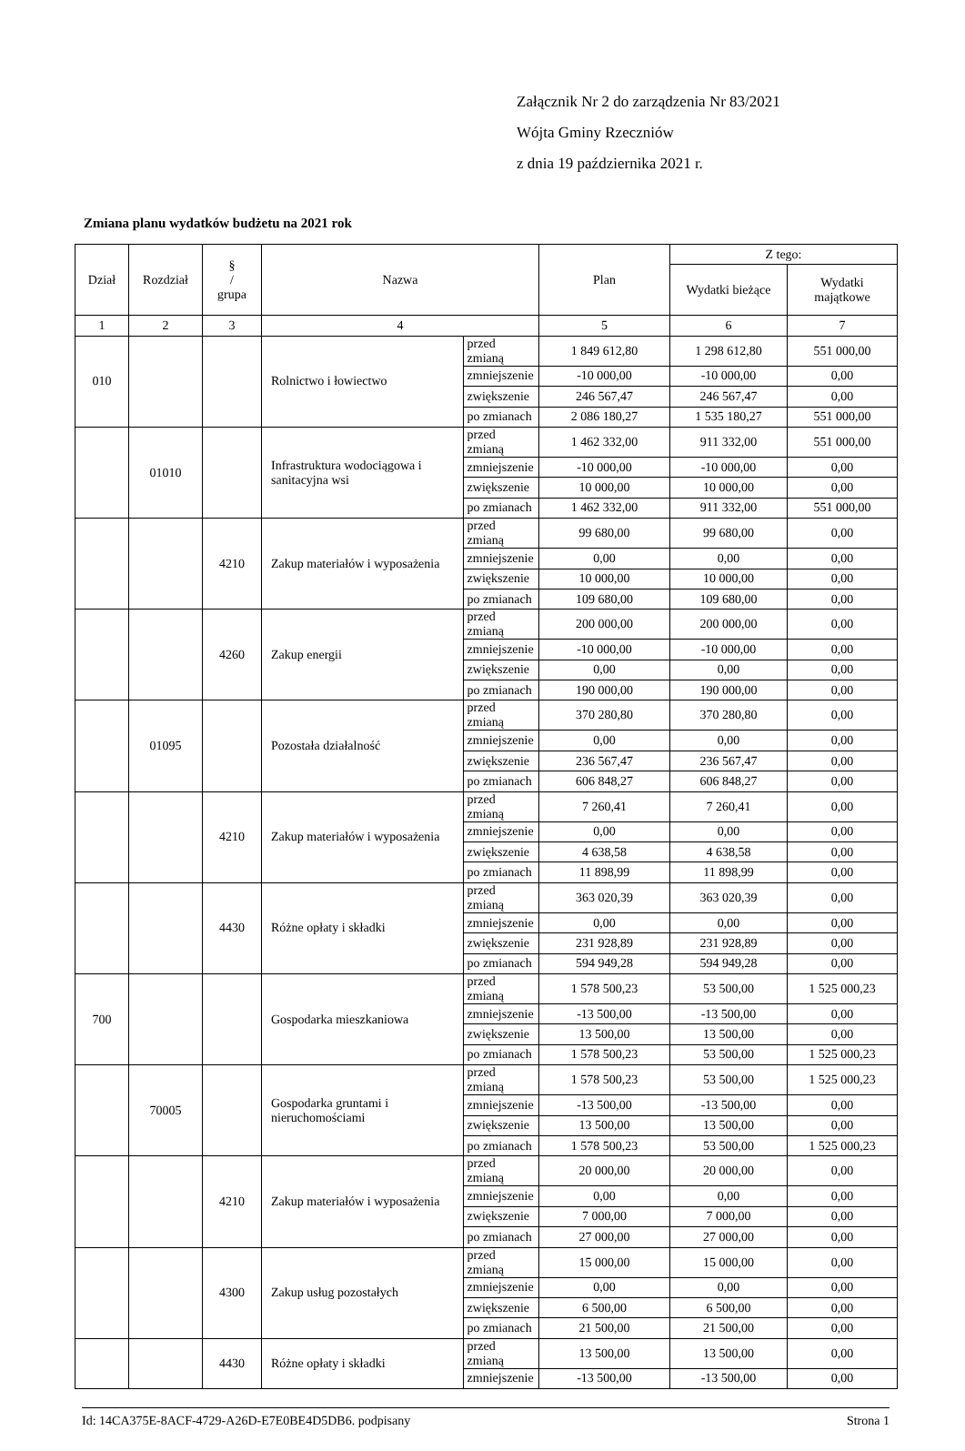Załącznik Nr 2 do zarządzenia Nr 83/2021
Wójta Gminy Rzeczniów
z dnia 19 października 2021 r.
Zmiana planu wydatków budżetu na 2021 rok
| Dział | Rozdział | § / grupa | Nazwa | | Plan | Z tego: | |
| --- | --- | --- | --- | --- | --- | --- | --- |
| | | | | | | Wydatki bieżące | Wydatki majątkowe |
| 1 | 2 | 3 | 4 | | 5 | 6 | 7 |
| 010 | | | Rolnictwo i łowiectwo | przed zmianą | 1 849 612,80 | 1 298 612,80 | 551 000,00 |
| | | | | zmniejszenie | -10 000,00 | -10 000,00 | 0,00 |
| | | | | zwiększenie | 246 567,47 | 246 567,47 | 0,00 |
| | | | | po zmianach | 2 086 180,27 | 1 535 180,27 | 551 000,00 |
| | 01010 | | Infrastruktura wodociągowa i sanitacyjna wsi | przed zmianą | 1 462 332,00 | 911 332,00 | 551 000,00 |
| | | | | zmniejszenie | -10 000,00 | -10 000,00 | 0,00 |
| | | | | zwiększenie | 10 000,00 | 10 000,00 | 0,00 |
| | | | | po zmianach | 1 462 332,00 | 911 332,00 | 551 000,00 |
| | | 4210 | Zakup materiałów i wyposażenia | przed zmianą | 99 680,00 | 99 680,00 | 0,00 |
| | | | | zmniejszenie | 0,00 | 0,00 | 0,00 |
| | | | | zwiększenie | 10 000,00 | 10 000,00 | 0,00 |
| | | | | po zmianach | 109 680,00 | 109 680,00 | 0,00 |
| | | 4260 | Zakup energii | przed zmianą | 200 000,00 | 200 000,00 | 0,00 |
| | | | | zmniejszenie | -10 000,00 | -10 000,00 | 0,00 |
| | | | | zwiększenie | 0,00 | 0,00 | 0,00 |
| | | | | po zmianach | 190 000,00 | 190 000,00 | 0,00 |
| | 01095 | | Pozostała działalność | przed zmianą | 370 280,80 | 370 280,80 | 0,00 |
| | | | | zmniejszenie | 0,00 | 0,00 | 0,00 |
| | | | | zwiększenie | 236 567,47 | 236 567,47 | 0,00 |
| | | | | po zmianach | 606 848,27 | 606 848,27 | 0,00 |
| | | 4210 | Zakup materiałów i wyposażenia | przed zmianą | 7 260,41 | 7 260,41 | 0,00 |
| | | | | zmniejszenie | 0,00 | 0,00 | 0,00 |
| | | | | zwiększenie | 4 638,58 | 4 638,58 | 0,00 |
| | | | | po zmianach | 11 898,99 | 11 898,99 | 0,00 |
| | | 4430 | Różne opłaty i składki | przed zmianą | 363 020,39 | 363 020,39 | 0,00 |
| | | | | zmniejszenie | 0,00 | 0,00 | 0,00 |
| | | | | zwiększenie | 231 928,89 | 231 928,89 | 0,00 |
| | | | | po zmianach | 594 949,28 | 594 949,28 | 0,00 |
| 700 | | | Gospodarka mieszkaniowa | przed zmianą | 1 578 500,23 | 53 500,00 | 1 525 000,23 |
| | | | | zmniejszenie | -13 500,00 | -13 500,00 | 0,00 |
| | | | | zwiększenie | 13 500,00 | 13 500,00 | 0,00 |
| | | | | po zmianach | 1 578 500,23 | 53 500,00 | 1 525 000,23 |
| | 70005 | | Gospodarka gruntami i nieruchomościami | przed zmianą | 1 578 500,23 | 53 500,00 | 1 525 000,23 |
| | | | | zmniejszenie | -13 500,00 | -13 500,00 | 0,00 |
| | | | | zwiększenie | 13 500,00 | 13 500,00 | 0,00 |
| | | | | po zmianach | 1 578 500,23 | 53 500,00 | 1 525 000,23 |
| | | 4210 | Zakup materiałów i wyposażenia | przed zmianą | 20 000,00 | 20 000,00 | 0,00 |
| | | | | zmniejszenie | 0,00 | 0,00 | 0,00 |
| | | | | zwiększenie | 7 000,00 | 7 000,00 | 0,00 |
| | | | | po zmianach | 27 000,00 | 27 000,00 | 0,00 |
| | | 4300 | Zakup usług pozostałych | przed zmianą | 15 000,00 | 15 000,00 | 0,00 |
| | | | | zmniejszenie | 0,00 | 0,00 | 0,00 |
| | | | | zwiększenie | 6 500,00 | 6 500,00 | 0,00 |
| | | | | po zmianach | 21 500,00 | 21 500,00 | 0,00 |
| | | 4430 | Różne opłaty i składki | przed zmianą | 13 500,00 | 13 500,00 | 0,00 |
| | | | | zmniejszenie | -13 500,00 | -13 500,00 | 0,00 |
Id: 14CA375E-8ACF-4729-A26D-E7E0BE4D5DB6. podpisany Strona 1